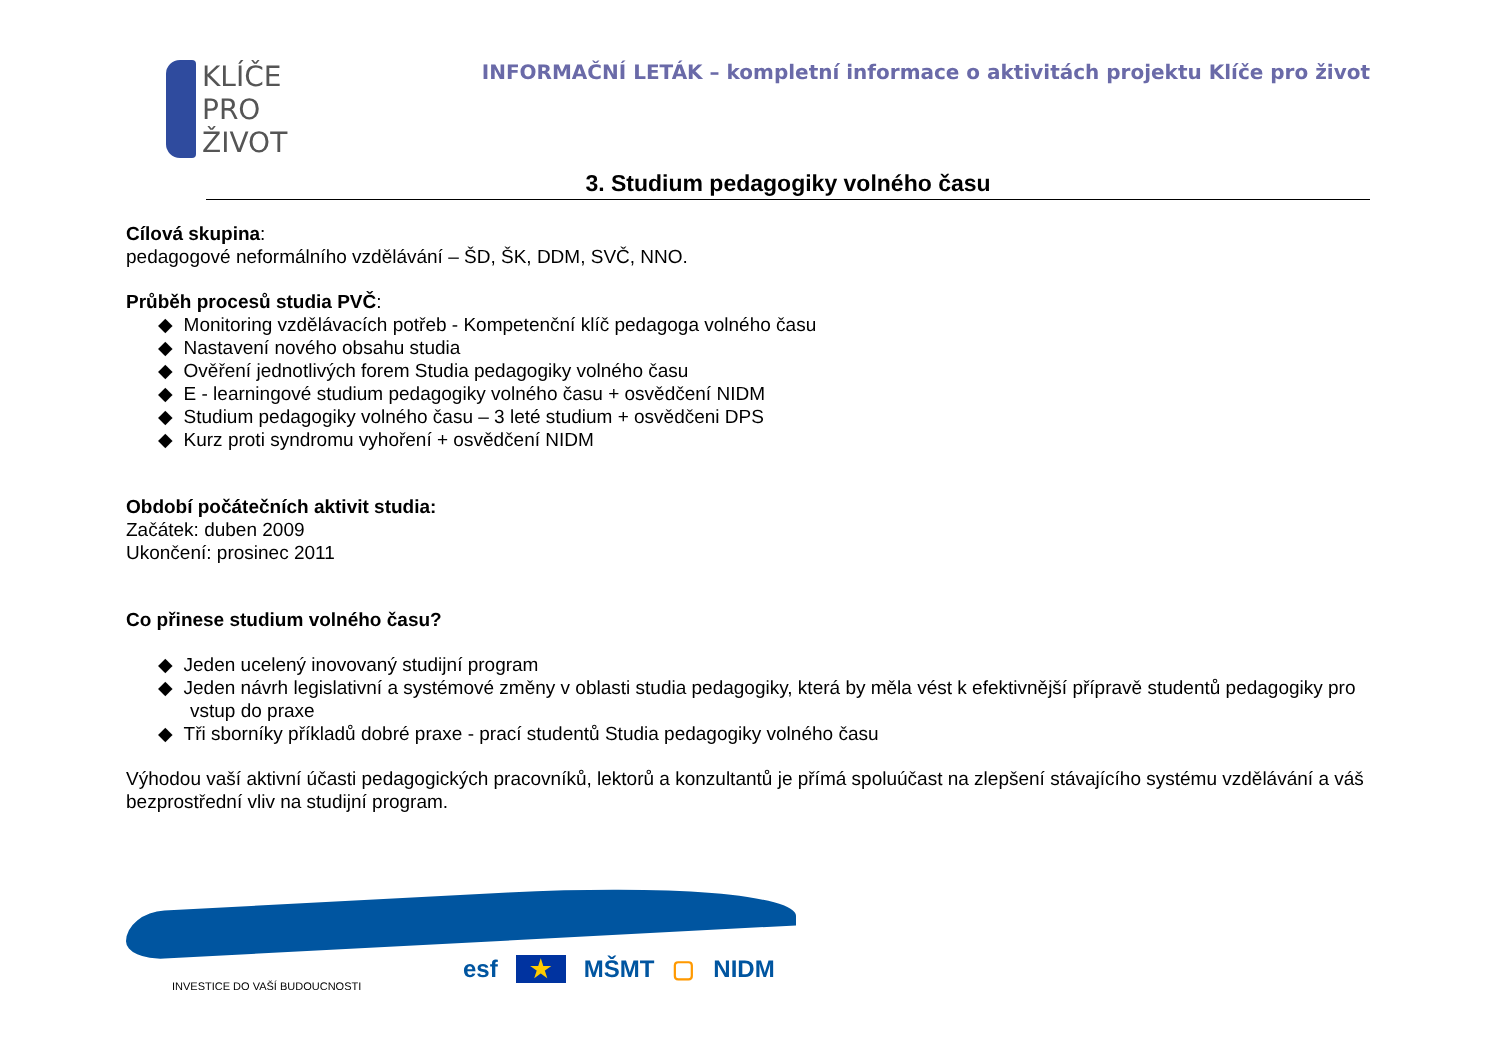KLÍČE
PRO
ŽIVOT
INFORMAČNÍ LETÁK – kompletní informace o aktivitách projektu Klíče pro život
3. Studium pedagogiky volného času
Cílová skupina:
pedagogové neformálního vzdělávání – ŠD, ŠK, DDM, SVČ, NNO.
Průběh procesů studia PVČ:
◆ Monitoring vzdělávacích potřeb - Kompetenční klíč pedagoga volného času
◆ Nastavení nového obsahu studia
◆ Ověření jednotlivých forem Studia pedagogiky volného času
◆ E - learningové studium pedagogiky volného času + osvědčení NIDM
◆ Studium pedagogiky volného času – 3 leté studium + osvědčeni DPS
◆ Kurz proti syndromu vyhoření + osvědčení NIDM
Období počátečních aktivit studia:
Začátek: duben 2009
Ukončení: prosinec 2011
Co přinese studium volného času?
◆ Jeden ucelený inovovaný studijní program
◆ Jeden návrh legislativní a systémové změny v oblasti studia pedagogiky, která by měla vést k efektivnější přípravě studentů pedagogiky pro vstup do praxe
◆ Tři sborníky příkladů dobré praxe - prací studentů Studia pedagogiky volného času
Výhodou vaší aktivní účasti pedagogických pracovníků, lektorů a konzultantů je přímá spoluúčast na zlepšení stávajícího systému vzdělávání a váš bezprostřední vliv na studijní program.
INVESTICE DO VAŠÍ BUDOUCNOSTI
esf ★ MŠMT ▢ NIDM